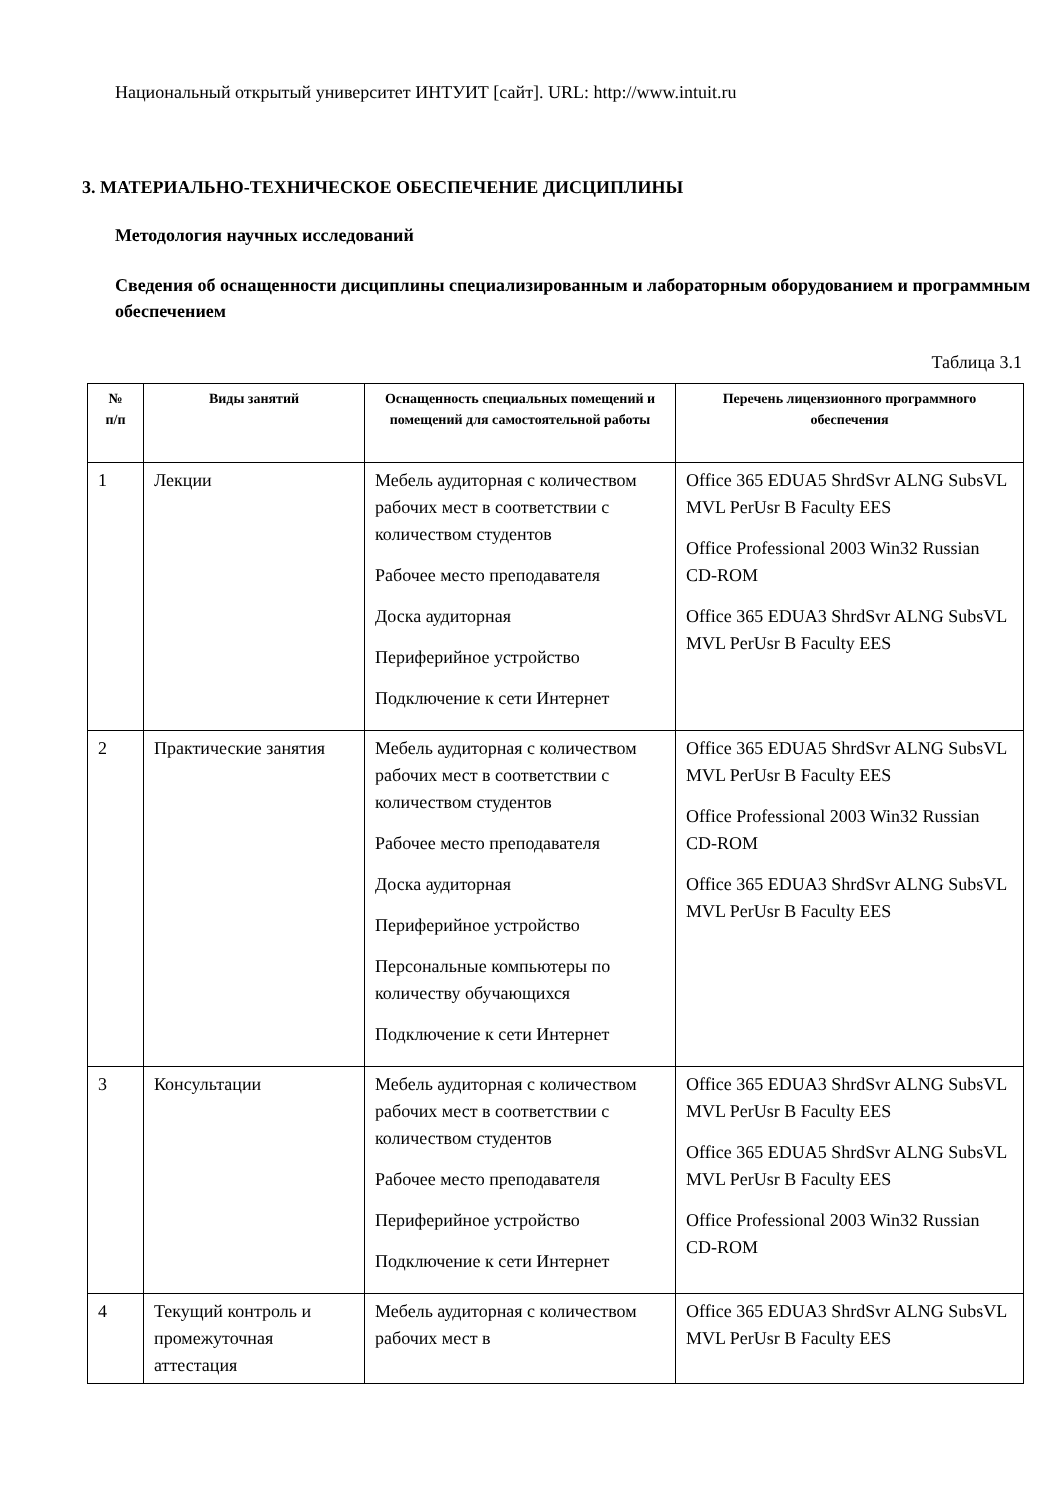Национальный открытый университет ИНТУИТ [сайт]. URL: http://www.intuit.ru
3. МАТЕРИАЛЬНО-ТЕХНИЧЕСКОЕ ОБЕСПЕЧЕНИЕ ДИСЦИПЛИНЫ
Методология научных исследований
Сведения об оснащенности дисциплины специализированным и лабораторным оборудованием и программным обеспечением
Таблица 3.1
| № п/п | Виды занятий | Оснащенность специальных помещений и помещений для самостоятельной работы | Перечень лицензионного программного обеспечения |
| --- | --- | --- | --- |
| 1 | Лекции | Мебель аудиторная с количеством рабочих мест в соответствии с количеством студентов Рабочее место преподавателя Доска аудиторная Периферийное устройство Подключение к сети Интернет | Office 365 EDUA5 ShrdSvr ALNG SubsVL MVL PerUsr B Faculty EES Office Professional 2003 Win32 Russian CD-ROM Office 365 EDUA3 ShrdSvr ALNG SubsVL MVL PerUsr B Faculty EES |
| 2 | Практические занятия | Мебель аудиторная с количеством рабочих мест в соответствии с количеством студентов Рабочее место преподавателя Доска аудиторная Периферийное устройство Персональные компьютеры по количеству обучающихся Подключение к сети Интернет | Office 365 EDUA5 ShrdSvr ALNG SubsVL MVL PerUsr B Faculty EES Office Professional 2003 Win32 Russian CD-ROM Office 365 EDUA3 ShrdSvr ALNG SubsVL MVL PerUsr B Faculty EES |
| 3 | Консультации | Мебель аудиторная с количеством рабочих мест в соответствии с количеством студентов Рабочее место преподавателя Периферийное устройство Подключение к сети Интернет | Office 365 EDUA3 ShrdSvr ALNG SubsVL MVL PerUsr B Faculty EES Office 365 EDUA5 ShrdSvr ALNG SubsVL MVL PerUsr B Faculty EES Office Professional 2003 Win32 Russian CD-ROM |
| 4 | Текущий контроль и промежуточная аттестация | Мебель аудиторная с количеством рабочих мест в | Office 365 EDUA3 ShrdSvr ALNG SubsVL MVL PerUsr B Faculty EES |